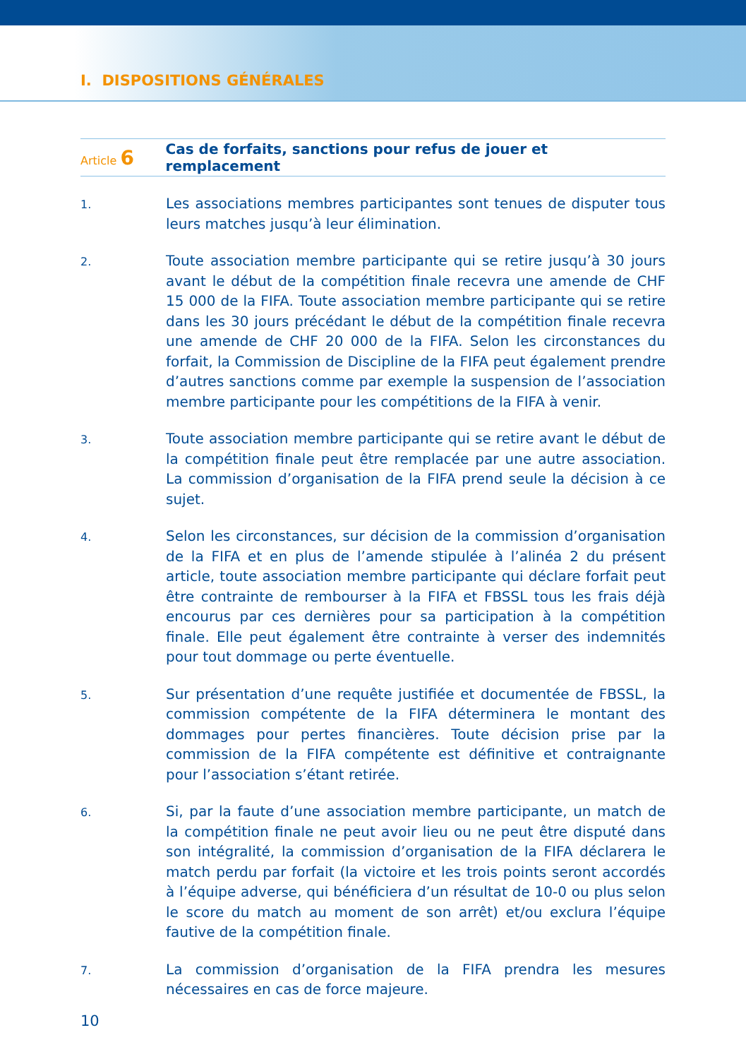I. DISPOSITIONS GÉNÉRALES
Article 6
Cas de forfaits, sanctions pour refus de jouer et remplacement
1.
Les associations membres participantes sont tenues de disputer tous leurs matches jusqu’à leur élimination.
2.
Toute association membre participante qui se retire jusqu’à 30 jours avant le début de la compétition finale recevra une amende de CHF 15 000 de la FIFA. Toute association membre participante qui se retire dans les 30 jours précédant le début de la compétition finale recevra une amende de CHF 20 000 de la FIFA. Selon les circonstances du forfait, la Commission de Discipline de la FIFA peut également prendre d’autres sanctions comme par exemple la suspension de l’association membre participante pour les compétitions de la FIFA à venir.
3.
Toute association membre participante qui se retire avant le début de la compétition finale peut être remplacée par une autre association. La commission d’organisation de la FIFA prend seule la décision à ce sujet.
4.
Selon les circonstances, sur décision de la commission d’organisation de la FIFA et en plus de l’amende stipulée à l’alinéa 2 du présent article, toute association membre participante qui déclare forfait peut être contrainte de rembourser à la FIFA et FBSSL tous les frais déjà encourus par ces dernières pour sa participation à la compétition finale. Elle peut également être contrainte à verser des indemnités pour tout dommage ou perte éventuelle.
5.
Sur présentation d’une requête justifiée et documentée de FBSSL, la commission compétente de la FIFA déterminera le montant des dommages pour pertes financières. Toute décision prise par la commission de la FIFA compétente est définitive et contraignante pour l’association s’étant retirée.
6.
Si, par la faute d’une association membre participante, un match de la compétition finale ne peut avoir lieu ou ne peut être disputé dans son intégralité, la commission d’organisation de la FIFA déclarera le match perdu par forfait (la victoire et les trois points seront accordés à l’équipe adverse, qui bénéficiera d’un résultat de 10-0 ou plus selon le score du match au moment de son arrêt) et/ou exclura l’équipe fautive de la compétition finale.
7.
La commission d’organisation de la FIFA prendra les mesures nécessaires en cas de force majeure.
10